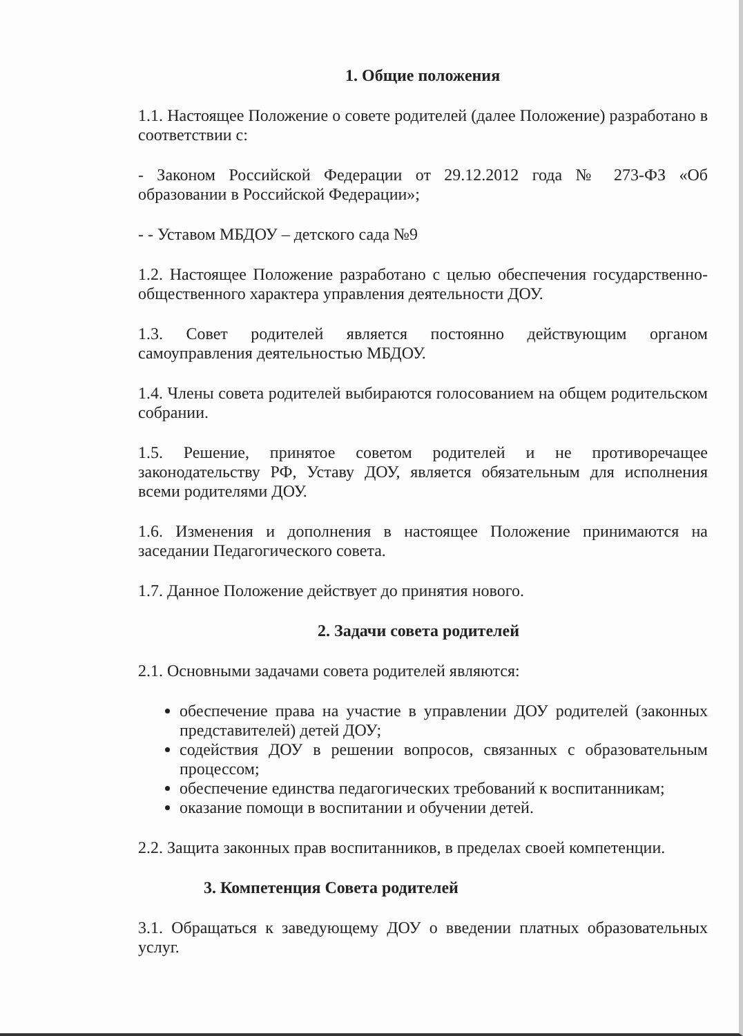1. Общие положения
1.1. Настоящее Положение о совете родителей (далее Положение) разработано в соответствии с:
- Законом Российской Федерации от 29.12.2012 года № 273-ФЗ «Об образовании в Российской Федерации»;
- - Уставом МБДОУ – детского сада №9
1.2. Настоящее Положение разработано с целью обеспечения государственно-общественного характера управления деятельности ДОУ.
1.3. Совет родителей является постоянно действующим органом самоуправления деятельностью МБДОУ.
1.4. Члены совета родителей выбираются голосованием на общем родительском собрании.
1.5. Решение, принятое советом родителей и не противоречащее законодательству РФ, Уставу ДОУ, является обязательным для исполнения всеми родителями ДОУ.
1.6. Изменения и дополнения в настоящее Положение принимаются на заседании Педагогического совета.
1.7. Данное Положение действует до принятия нового.
2. Задачи совета родителей
2.1. Основными задачами совета родителей являются:
обеспечение права на участие в управлении ДОУ родителей (законных представителей) детей ДОУ;
содействия ДОУ в решении вопросов, связанных с образовательным процессом;
обеспечение единства педагогических требований к воспитанникам;
оказание помощи в воспитании и обучении детей.
2.2. Защита законных прав воспитанников, в пределах своей компетенции.
3. Компетенция Совета родителей
3.1. Обращаться к заведующему ДОУ о введении платных образовательных услуг.